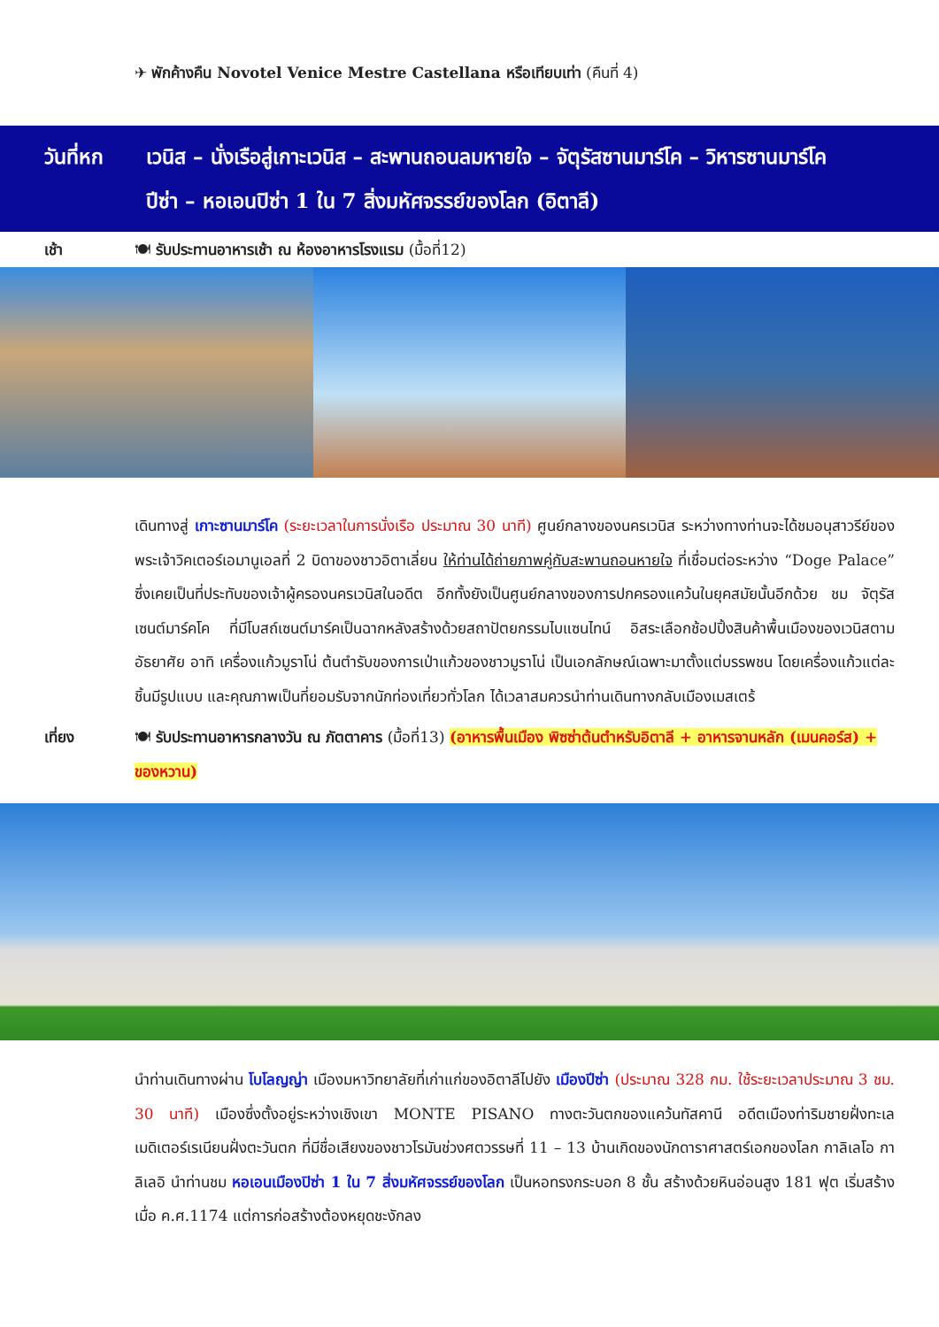✈ พักค้างคืน Novotel Venice Mestre Castellana หรือเทียบเท่า (คืนที่ 4)
วันที่หก เวนิส – นั่งเรือสู่เกาะเวนิส – สะพานถอนลมหายใจ – จัตุรัสซานมาร์โค – วิหารซานมาร์โค
ปีซ่า – หอเอนปิซ่า 1 ใน 7 สิ่งมหัศจรรย์ของโลก (อิตาลี)
เช้า 🍽 รับประทานอาหารเช้า ณ ห้องอาหารโรงแรม (มื้อที่12)
เดินทางสู่ เกาะซานมาร์โค (ระยะเวลาในการนั่งเรือ ประมาณ 30 นาที) ศูนย์กลางของนครเวนิส ระหว่างทางท่านจะได้ชมอนุสาวรีย์ของพระเจ้าวิคเตอร์เอมานูเอลที่ 2 บิดาของชาวอิตาเลี่ยน ให้ท่านได้ถ่ายภาพคู่กับสะพานถอนหายใจ ที่เชื่อมต่อระหว่าง “Doge Palace” ซึ่งเคยเป็นที่ประทับของเจ้าผู้ครองนครเวนิสในอดีต อีกทั้งยังเป็นศูนย์กลางของการปกครองแคว้นในยุคสมัยนั้นอีกด้วย ชม จัตุรัสเซนต์มาร์คโค ที่มีโบสถ์เซนต์มาร์คเป็นฉากหลังสร้างด้วยสถาปัตยกรรมไบแซนไทน์ อิสระเลือกช้อปปิ้งสินค้าพื้นเมืองของเวนิสตามอัธยาศัย อาทิ เครื่องแก้วมูราโน่ ต้นตำรับของการเป่าแก้วของชาวมูราโน่ เป็นเอกลักษณ์เฉพาะมาตั้งแต่บรรพชน โดยเครื่องแก้วแต่ละชิ้นมีรูปแบบ และคุณภาพเป็นที่ยอมรับจากนักท่องเที่ยวทั่วโลก ได้เวลาสมควรนำท่านเดินทางกลับเมืองเมสเตร้
เที่ยง 🍽 รับประทานอาหารกลางวัน ณ ภัตตาคาร (มื้อที่13) (อาหารพื้นเมือง พิซซ่าต้นตำหรับอิตาลี + อาหารจานหลัก (เมนคอร์ส) + ของหวาน)
นำท่านเดินทางผ่าน โบโลญญ่า เมืองมหาวิทยาลัยที่เก่าแก่ของอิตาลีไปยัง เมืองปีซ่า (ประมาณ 328 กม. ใช้ระยะเวลาประมาณ 3 ชม. 30 นาที) เมืองซึ่งตั้งอยู่ระหว่างเชิงเขา MONTE PISANO ทางตะวันตกของแคว้นทัสคานี อดีตเมืองท่าริมชายฝั่งทะเลเมดิเตอร์เรเนียนฝั่งตะวันตก ที่มีชื่อเสียงของชาวโรมันช่วงศตวรรษที่ 11 – 13 บ้านเกิดของนักดาราศาสตร์เอกของโลก กาลิเลโอ กาลิเลอิ นำท่านชม หอเอนเมืองปิซ่า 1 ใน 7 สิ่งมหัศจรรย์ของโลก เป็นหอทรงกระบอก 8 ชั้น สร้างด้วยหินอ่อนสูง 181 ฟุต เริ่มสร้างเมื่อ ค.ศ.1174 แต่การก่อสร้างต้องหยุดชะงักลง